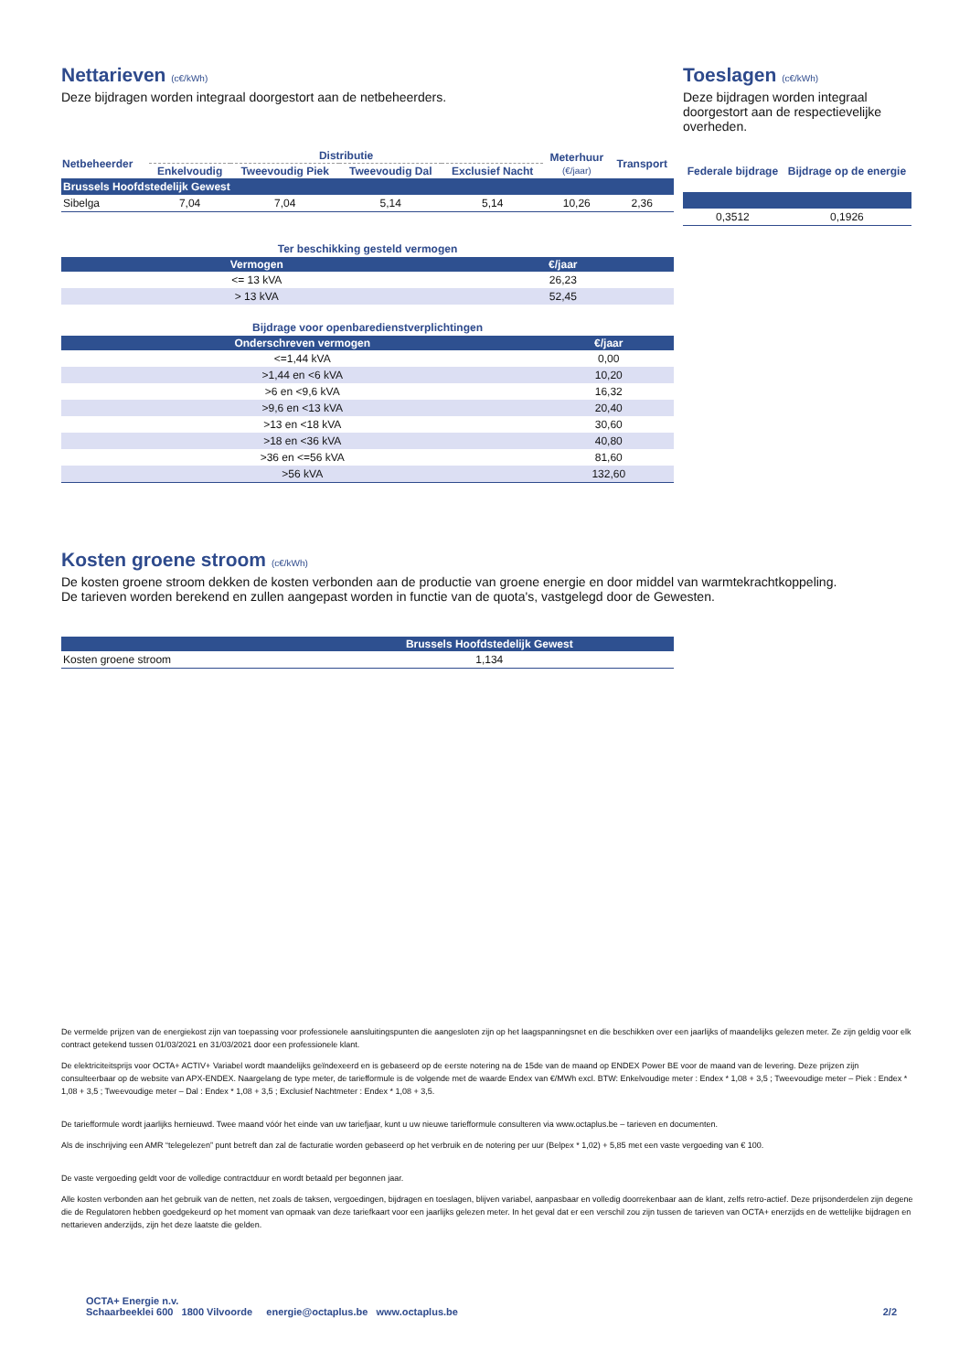Nettarieven (c€/kWh)
Deze bijdragen worden integraal doorgestort aan de netbeheerders.
| Netbeheerder | Distributie | | | | Meterhuur (€/jaar) | Transport |
| --- | --- | --- | --- | --- | --- | --- |
| | Enkelvoudig | Tweevoudig Piek | Tweevoudig Dal | Exclusief Nacht | | |
| Brussels Hoofdstedelijk Gewest | | | | | | |
| Sibelga | 7,04 | 7,04 | 5,14 | 5,14 | 10,26 | 2,36 |
Toeslagen (c€/kWh)
Deze bijdragen worden integraal doorgestort aan de respectievelijke overheden.
| Federale bijdrage | Bijdrage op de energie |
| --- | --- |
| 0,3512 | 0,1926 |
Ter beschikking gesteld vermogen
| Vermogen | €/jaar |
| --- | --- |
| <= 13 kVA | 26,23 |
| > 13 kVA | 52,45 |
Bijdrage voor openbaredienstverplichtingen
| Onderschreven vermogen | €/jaar |
| --- | --- |
| <=1,44 kVA | 0,00 |
| >1,44 en <6 kVA | 10,20 |
| >6 en <9,6 kVA | 16,32 |
| >9,6 en <13 kVA | 20,40 |
| >13 en <18 kVA | 30,60 |
| >18 en <36 kVA | 40,80 |
| >36 en <=56 kVA | 81,60 |
| >56 kVA | 132,60 |
Kosten groene stroom (c€/kWh)
De kosten groene stroom dekken de kosten verbonden aan de productie van groene energie en door middel van warmtekrachtkoppeling.
De tarieven worden berekend en zullen aangepast worden in functie van de quota's, vastgelegd door de Gewesten.
| | Brussels Hoofdstedelijk Gewest |
| --- | --- |
| Kosten groene stroom | 1,134 |
De vermelde prijzen van de energiekost zijn van toepassing voor professionele aansluitingspunten die aangesloten zijn op het laagspanningsnet en die beschikken over een jaarlijks of maandelijks gelezen meter. Ze zijn geldig voor elk contract getekend tussen 01/03/2021 en 31/03/2021 door een professionele klant.
De elektriciteitsprijs voor OCTA+ ACTIV+ Variabel wordt maandelijks geïndexeerd en is gebaseerd op de eerste notering na de 15de van de maand op ENDEX Power BE voor de maand van de levering. Deze prijzen zijn consulteerbaar op de website van APX-ENDEX. Naargelang de type meter, de tariefformule is de volgende met de waarde Endex van €/MWh excl. BTW: Enkelvoudige meter : Endex * 1,08 + 3,5 ; Tweevoudige meter – Piek : Endex * 1,08 + 3,5 ; Tweevoudige meter – Dal : Endex * 1,08 + 3,5 ; Exclusief Nachtmeter : Endex * 1,08 + 3,5.
De tariefformule wordt jaarlijks hernieuwd. Twee maand vóór het einde van uw tariefjaar, kunt u uw nieuwe tariefformule consulteren via www.octaplus.be – tarieven en documenten.
Als de inschrijving een AMR “telegelezen” punt betreft dan zal de facturatie worden gebaseerd op het verbruik en de notering per uur (Belpex * 1,02) + 5,85 met een vaste vergoeding van € 100.
De vaste vergoeding geldt voor de volledige contractduur en wordt betaald per begonnen jaar.
Alle kosten verbonden aan het gebruik van de netten, net zoals de taksen, vergoedingen, bijdragen en toeslagen, blijven variabel, aanpasbaar en volledig doorrekenbaar aan de klant, zelfs retro-actief. Deze prijsonderdelen zijn degene die de Regulatoren hebben goedgekeurd op het moment van opmaak van deze tariefkaart voor een jaarlijks gelezen meter. In het geval dat er een verschil zou zijn tussen de tarieven van OCTA+ enerzijds en de wettelijke bijdragen en nettarieven anderzijds, zijn het deze laatste die gelden.
OCTA+ Energie n.v.
Schaarbeeklei 600 1800 Vilvoorde energie@octaplus.be www.octaplus.be
2/2